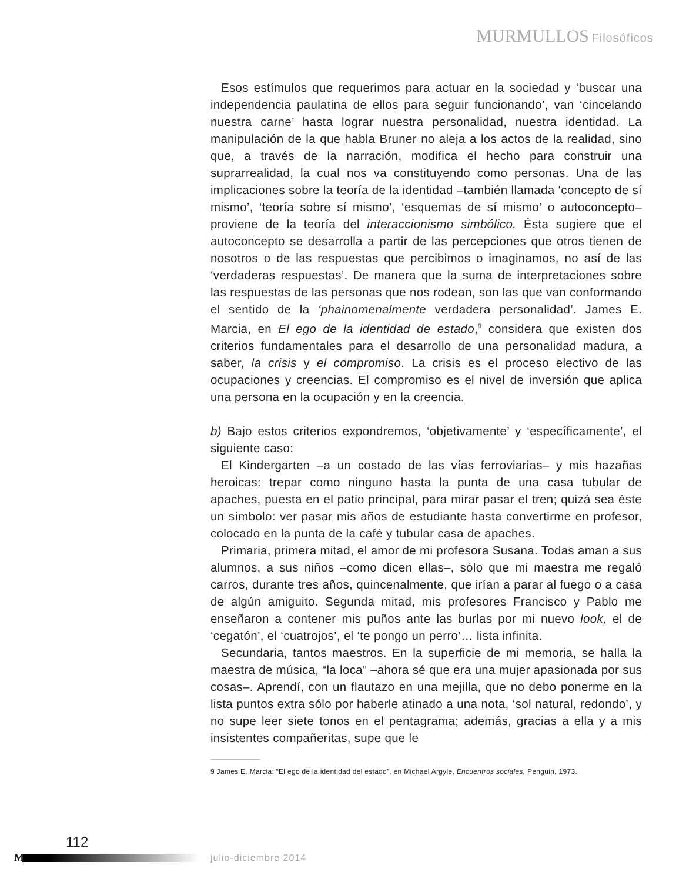MURMULLOS Filosóficos
Esos estímulos que requerimos para actuar en la sociedad y ‘buscar una independencia paulatina de ellos para seguir funcionando’, van ‘cincelando nuestra carne’ hasta lograr nuestra personalidad, nuestra identidad. La manipulación de la que habla Bruner no aleja a los actos de la realidad, sino que, a través de la narración, modifica el hecho para construir una suprarrealidad, la cual nos va constituyendo como personas. Una de las implicaciones sobre la teoría de la identidad –también llamada ‘concepto de sí mismo’, ‘teoría sobre sí mismo’, ‘esquemas de sí mismo’ o autoconcepto– proviene de la teoría del interaccionismo simbólico. Ésta sugiere que el autoconcepto se desarrolla a partir de las percepciones que otros tienen de nosotros o de las respuestas que percibimos o imaginamos, no así de las ‘verdaderas respuestas’. De manera que la suma de interpretaciones sobre las respuestas de las personas que nos rodean, son las que van conformando el sentido de la ‘phainomenalmente verdadera personalidad’. James E. Marcia, en El ego de la identidad de estado,<sup>9</sup> considera que existen dos criterios fundamentales para el desarrollo de una personalidad madura, a saber, la crisis y el compromiso. La crisis es el proceso electivo de las ocupaciones y creencias. El compromiso es el nivel de inversión que aplica una persona en la ocupación y en la creencia.
b) Bajo estos criterios expondremos, ‘objetivamente’ y ‘específicamente’, el siguiente caso:
El Kindergarten –a un costado de las vías ferroviarias– y mis hazañas heroicas: trepar como ninguno hasta la punta de una casa tubular de apaches, puesta en el patio principal, para mirar pasar el tren; quizá sea éste un símbolo: ver pasar mis años de estudiante hasta convertirme en profesor, colocado en la punta de la café y tubular casa de apaches.
Primaria, primera mitad, el amor de mi profesora Susana. Todas aman a sus alumnos, a sus niños –como dicen ellas–, sólo que mi maestra me regaló carros, durante tres años, quincenalmente, que irían a parar al fuego o a casa de algún amiguito. Segunda mitad, mis profesores Francisco y Pablo me enseñaron a contener mis puños ante las burlas por mi nuevo look, el de ‘cegatón’, el ‘cuatrojos’, el ‘te pongo un perro’… lista infinita.
Secundaria, tantos maestros. En la superficie de mi memoria, se halla la maestra de música, “la loca” –ahora sé que era una mujer apasionada por sus cosas–. Aprendí, con un flautazo en una mejilla, que no debo ponerme en la lista puntos extra sólo por haberle atinado a una nota, ‘sol natural, redondo’, y no supe leer siete tonos en el pentagrama; además, gracias a ella y a mis insistentes compañeritas, supe que le
9 James E. Marcia: “El ego de la identidad del estado”, en Michael Argyle, Encuentros sociales, Penguin, 1973.
112
M julio-diciembre 2014